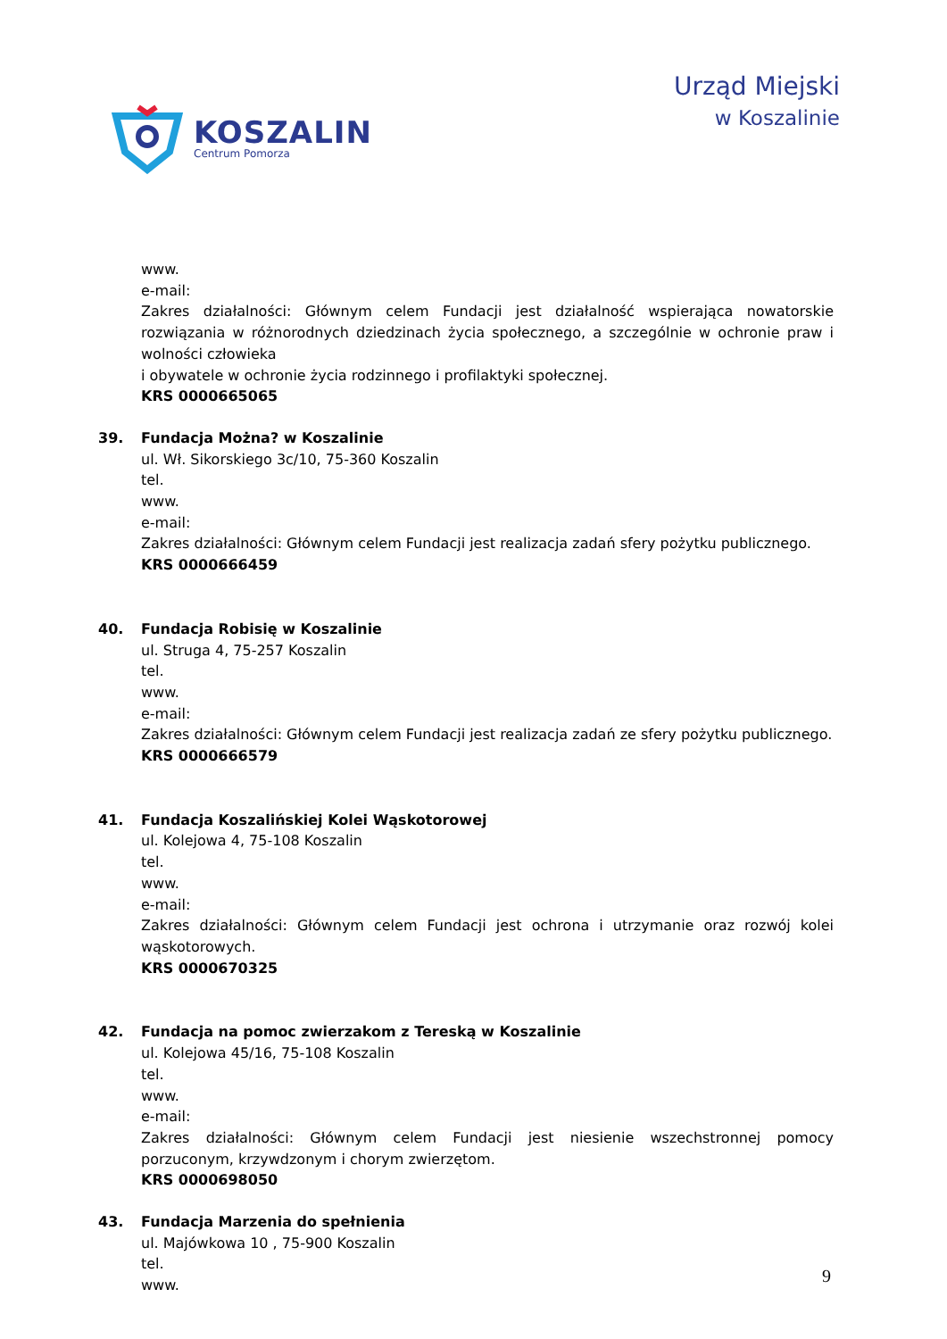KOSZALIN
Centrum Pomorza
Urząd Miejski
w Koszalinie
www.
e-mail:
Zakres działalności: Głównym celem Fundacji jest działalność wspierająca nowatorskie rozwiązania w różnorodnych dziedzinach życia społecznego, a szczególnie w ochronie praw i wolności człowieka
i obywatele w ochronie życia rodzinnego i profilaktyki społecznej.
KRS 0000665065
39. Fundacja Można? w Koszalinie
ul. Wł. Sikorskiego 3c/10, 75-360 Koszalin
tel.
www.
e-mail:
Zakres działalności: Głównym celem Fundacji jest realizacja zadań sfery pożytku publicznego.
KRS 0000666459
40. Fundacja Robisię w Koszalinie
ul. Struga 4, 75-257 Koszalin
tel.
www.
e-mail:
Zakres działalności: Głównym celem Fundacji jest realizacja zadań ze sfery pożytku publicznego.
KRS 0000666579
41. Fundacja Koszalińskiej Kolei Wąskotorowej
ul. Kolejowa 4, 75-108 Koszalin
tel.
www.
e-mail:
Zakres działalności: Głównym celem Fundacji jest ochrona i utrzymanie oraz rozwój kolei wąskotorowych.
KRS 0000670325
42. Fundacja na pomoc zwierzakom z Tereską w Koszalinie
ul. Kolejowa 45/16, 75-108 Koszalin
tel.
www.
e-mail:
Zakres działalności: Głównym celem Fundacji jest niesienie wszechstronnej pomocy porzuconym, krzywdzonym i chorym zwierzętom.
KRS 0000698050
43. Fundacja Marzenia do spełnienia
ul. Majówkowa 10 , 75-900 Koszalin
tel.
www.
9